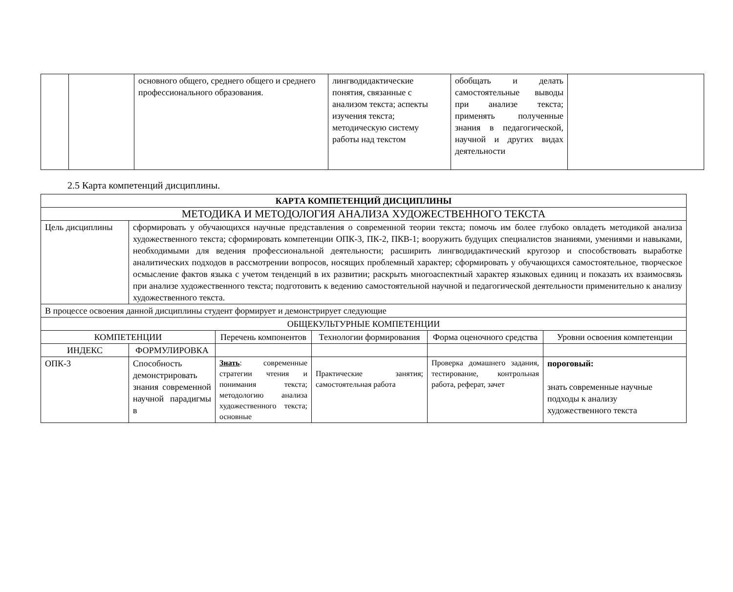| | | основного общего, среднего общего и среднего профессионального образования. | лингводидактические понятия, связанные с анализом текста; аспекты изучения текста; методическую систему работы над текстом | обобщать и делать самостоятельные выводы при анализе текста; применять полученные знания в педагогической, научной и других видах деятельности | |
2.5 Карта компетенций дисциплины.
| КАРТА КОМПЕТЕНЦИЙ ДИСЦИПЛИНЫ | | | | | |
| --- | --- | --- | --- | --- | --- |
| МЕТОДИКА И МЕТОДОЛОГИЯ АНАЛИЗА ХУДОЖЕСТВЕННОГО ТЕКСТА | | | | | |
| Цель дисциплины | сформировать у обучающихся научные представления о современной теории текста; помочь им более глубоко овладеть методикой анализа художественного текста; сформировать компетенции ОПК-3, ПК-2, ПКВ-1; вооружить будущих специалистов знаниями, умениями и навыками, необходимыми для ведения профессиональной деятельности; расширить лингводидактический кругозор и способствовать выработке аналитических подходов в рассмотрении вопросов, носящих проблемный характер; сформировать у обучающихся самостоятельное, творческое осмысление фактов языка с учетом тенденций в их развитии; раскрыть многоаспектный характер языковых единиц и показать их взаимосвязь при анализе художественного текста; подготовить к ведению самостоятельной научной и педагогической деятельности применительно к анализу художественного текста. | | | | |
| В процессе освоения данной дисциплины студент формирует и демонстрирует следующие | | | | | |
| ОБЩЕКУЛЬТУРНЫЕ КОМПЕТЕНЦИИ | | | | | |
| КОМПЕТЕНЦИИ | | Перечень компонентов | Технологии формирования | Форма оценочного средства | Уровни освоения компетенции |
| ИНДЕКС | ФОРМУЛИРОВКА | | | | |
| ОПК-3 | Способность демонстрировать знания современной научной парадигмы в | Знать : современные стратегии чтения и понимания текста; методологию анализа художественного текста; основные | Практические занятия; самостоятельная работа | Проверка домашнего задания, тестирование, контрольная работа, реферат, зачет | пороговый: знать современные научные подходы к анализу художественного текста |